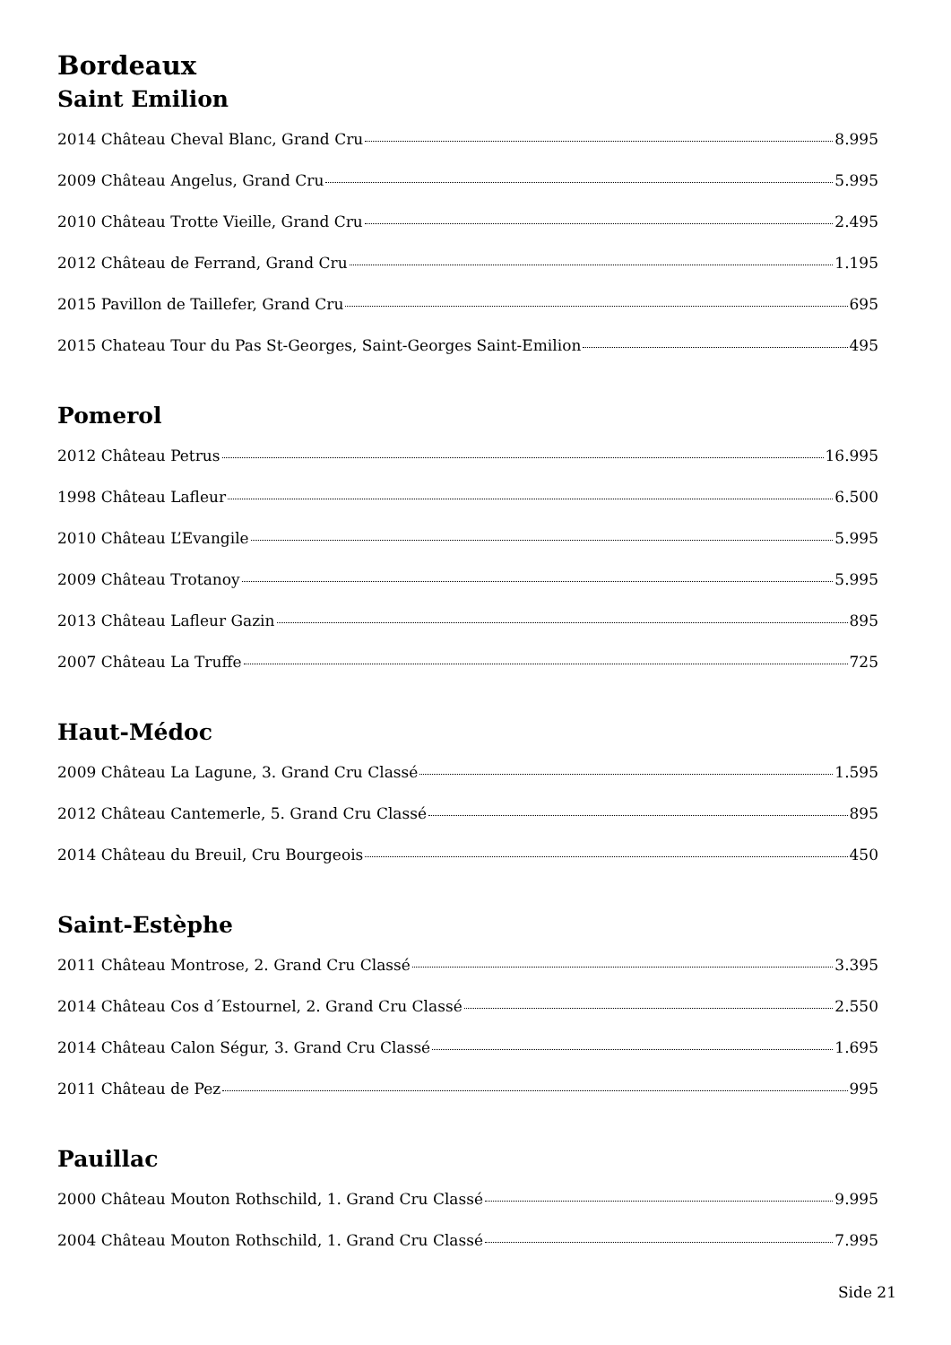Bordeaux
Saint Emilion
2014 Château Cheval Blanc, Grand Cru 8.995
2009 Château Angelus, Grand Cru 5.995
2010 Château Trotte Vieille, Grand Cru 2.495
2012 Château de Ferrand, Grand Cru 1.195
2015 Pavillon de Taillefer, Grand Cru 695
2015 Chateau Tour du Pas St-Georges, Saint-Georges Saint-Emilion 495
Pomerol
2012 Château Petrus 16.995
1998 Château Lafleur 6.500
2010 Château L’Evangile 5.995
2009 Château Trotanoy 5.995
2013 Château Lafleur Gazin 895
2007 Château La Truffe 725
Haut-Médoc
2009 Château La Lagune, 3. Grand Cru Classé 1.595
2012 Château Cantemerle, 5. Grand Cru Classé 895
2014 Château du Breuil, Cru Bourgeois 450
Saint-Estèphe
2011 Château Montrose, 2. Grand Cru Classé 3.395
2014 Château Cos d´Estournel, 2. Grand Cru Classé 2.550
2014 Château Calon Ségur, 3. Grand Cru Classé 1.695
2011 Château de Pez 995
Pauillac
2000 Château Mouton Rothschild, 1. Grand Cru Classé 9.995
2004 Château Mouton Rothschild, 1. Grand Cru Classé 7.995
Side 21